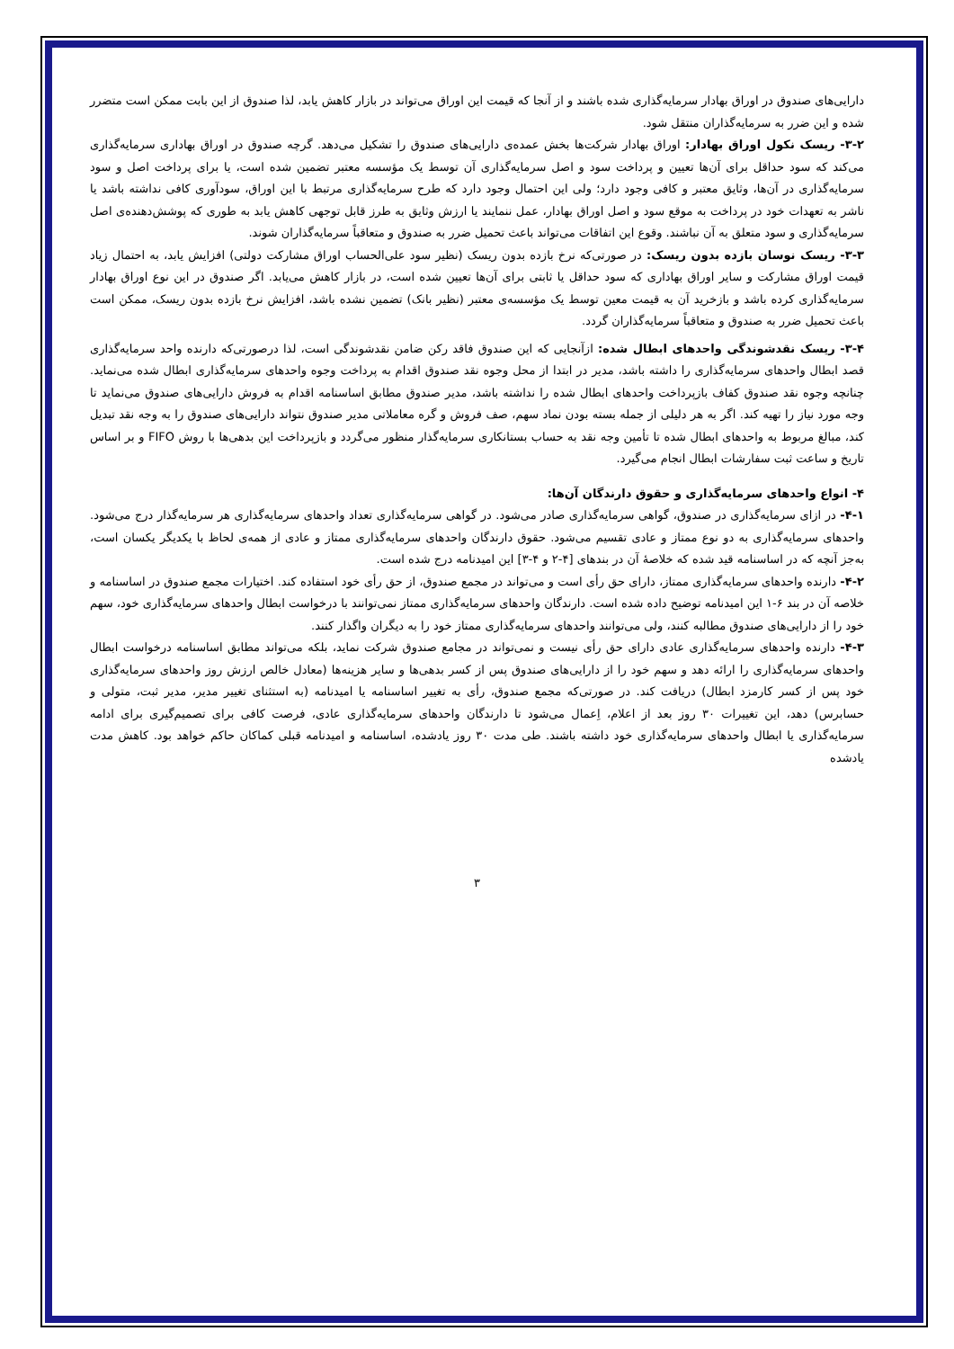دارایی‌های صندوق در اوراق بهادار سرمایه‌گذاری شده باشند و از آنجا که قیمت این اوراق می‌تواند در بازار کاهش یابد، لذا صندوق از این بابت ممکن است متضرر شده و این ضرر به سرمایه‌گذاران منتقل شود.
۳-۲- ریسک نکول اوراق بهادار: اوراق بهادار شرکت‌ها بخش عمده‌ی دارایی‌های صندوق را تشکیل می‌دهد. گرچه صندوق در اوراق بهاداری سرمایه‌گذاری می‌کند که سود حداقل برای آن‌ها تعیین و پرداخت سود و اصل سرمایه‌گذاری آن توسط یک مؤسسه معتبر تضمین شده است، یا برای پرداخت اصل و سود سرمایه‌گذاری در آن‌ها، وثایق معتبر و کافی وجود دارد؛ ولی این احتمال وجود دارد که طرح سرمایه‌گذاری مرتبط با این اوراق، سودآوری کافی نداشته باشد یا ناشر به تعهدات خود در پرداخت به موقع سود و اصل اوراق بهادار، عمل ننمایند یا ارزش وثایق به طرز قابل توجهی کاهش یابد به طوری که پوشش‌دهنده‌ی اصل سرمایه‌گذاری و سود متعلق به آن نباشند. وقوع این اتفاقات می‌تواند باعث تحمیل ضرر به صندوق و متعاقباً سرمایه‌گذاران شوند.
۳-۳- ریسک نوسان بازده بدون ریسک: در صورتی‌که نرخ بازده بدون ریسک (نظیر سود علی‌الحساب اوراق مشارکت دولتی) افزایش یابد، به احتمال زیاد قیمت اوراق مشارکت و سایر اوراق بهاداری که سود حداقل یا ثابتی برای آن‌ها تعیین شده است، در بازار کاهش می‌یابد. اگر صندوق در این نوع اوراق بهادار سرمایه‌گذاری کرده باشد و بازخرید آن به قیمت معین توسط یک مؤسسه‌ی معتبر (نظیر بانک) تضمین نشده باشد، افزایش نرخ بازده بدون ریسک، ممکن است باعث تحمیل ضرر به صندوق و متعاقباً سرمایه‌گذاران گردد.
۳-۴- ریسک نقدشوندگی واحدهای ابطال شده: ازآنجایی که این صندوق فاقد رکن ضامن نقدشوندگی است، لذا درصورتی‌که دارنده واحد سرمایه‌گذاری قصد ابطال واحدهای سرمایه‌گذاری را داشته باشد، مدیر در ابتدا از محل وجوه نقد صندوق اقدام به پرداخت وجوه واحدهای سرمایه‌گذاری ابطال شده می‌نماید. چنانچه وجوه نقد صندوق کفاف بازپرداخت واحدهای ابطال شده را نداشته باشد، مدیر صندوق مطابق اساسنامه اقدام به فروش دارایی‌های صندوق می‌نماید تا وجه مورد نیاز را تهیه کند. اگر به هر دلیلی از جمله بسته بودن نماد سهم، صف فروش و گره معاملاتی مدیر صندوق نتواند دارایی‌های صندوق را به وجه نقد تبدیل کند، مبالغ مربوط به واحدهای ابطال شده تا تأمین وجه نقد به حساب بستانکاری سرمایه‌گذار منظور می‌گردد و بازپرداخت این بدهی‌ها با روش FIFO و بر اساس تاریخ و ساعت ثبت سفارشات ابطال انجام می‌گیرد.
۴- انواع واحدهای سرمایه‌گذاری و حقوق دارندگان آن‌ها:
۴-۱- در ازای سرمایه‌گذاری در صندوق، گواهی سرمایه‌گذاری صادر می‌شود. در گواهی سرمایه‌گذاری تعداد واحدهای سرمایه‌گذاری هر سرمایه‌گذار درج می‌شود. واحدهای سرمایه‌گذاری به دو نوع ممتاز و عادی تقسیم می‌شود. حقوق دارندگان واحدهای سرمایه‌گذاری ممتاز و عادی از همه‌ی لحاظ با یکدیگر یکسان است، به‌جز آنچه که در اساسنامه قید شده که خلاصهٔ آن در بندهای [۴-۲ و ۴-۳] این امیدنامه درج شده است.
۴-۲- دارنده واحدهای سرمایه‌گذاری ممتاز، دارای حق رأی است و می‌تواند در مجمع صندوق، از حق رأی خود استفاده کند. اختیارات مجمع صندوق در اساسنامه و خلاصه آن در بند ۶-۱ این امیدنامه توضیح داده شده است. دارندگان واحدهای سرمایه‌گذاری ممتاز نمی‌توانند با درخواست ابطال واحدهای سرمایه‌گذاری خود، سهم خود را از دارایی‌های صندوق مطالبه کنند، ولی می‌توانند واحدهای سرمایه‌گذاری ممتاز خود را به دیگران واگذار کنند.
۴-۳- دارنده واحدهای سرمایه‌گذاری عادی دارای حق رأی نیست و نمی‌تواند در مجامع صندوق شرکت نماید، بلکه می‌تواند مطابق اساسنامه درخواست ابطال واحدهای سرمایه‌گذاری را ارائه دهد و سهم خود را از دارایی‌های صندوق پس از کسر بدهی‌ها و سایر هزینه‌ها (معادل خالص ارزش روز واحدهای سرمایه‌گذاری خود پس از کسر کارمزد ابطال) دریافت کند. در صورتی‌که مجمع صندوق، رأی به تغییر اساسنامه یا امیدنامه (به استثنای تغییر مدیر، مدیر ثبت، متولی و حسابرس) دهد، این تغییرات ۳۰ روز بعد از اعلام، اِعمال می‌شود تا دارندگان واحدهای سرمایه‌گذاری عادی، فرصت کافی برای تصمیم‌گیری برای ادامه سرمایه‌گذاری یا ابطال واحدهای سرمایه‌گذاری خود داشته باشند. طی مدت ۳۰ روز یادشده، اساسنامه و امیدنامه قبلی کماکان حاکم خواهد بود. کاهش مدت یادشده
۳